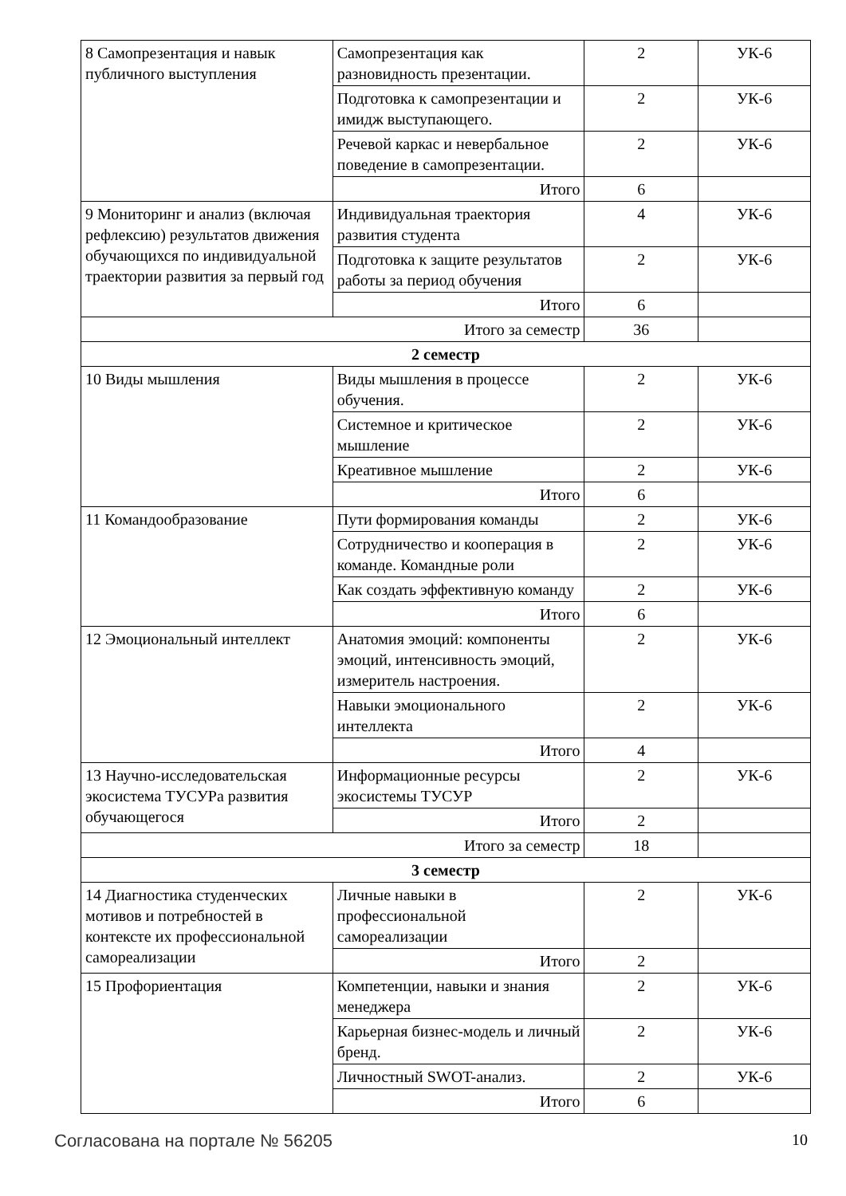| 8 Самопрезентация и навык публичного выступления | Самопрезентация как разновидность презентации. | 2 | УК-6 |
| | Подготовка к самопрезентации и имидж выступающего. | 2 | УК-6 |
| | Речевой каркас и невербальное поведение в самопрезентации. | 2 | УК-6 |
| | Итого | 6 | |
| 9 Мониторинг и анализ (включая рефлексию) результатов движения обучающихся по индивидуальной траектории развития за первый год | Индивидуальная траектория развития студента | 4 | УК-6 |
| | Подготовка к защите результатов работы за период обучения | 2 | УК-6 |
| | Итого | 6 | |
| Итого за семестр | | 36 | |
| 2 семестр | | | |
| 10 Виды мышления | Виды мышления в процессе обучения. | 2 | УК-6 |
| | Системное и критическое мышление | 2 | УК-6 |
| | Креативное мышление | 2 | УК-6 |
| | Итого | 6 | |
| 11 Командообразование | Пути формирования команды | 2 | УК-6 |
| | Сотрудничество и кооперация в команде. Командные роли | 2 | УК-6 |
| | Как создать эффективную команду | 2 | УК-6 |
| | Итого | 6 | |
| 12 Эмоциональный интеллект | Анатомия эмоций: компоненты эмоций, интенсивность эмоций, измеритель настроения. | 2 | УК-6 |
| | Навыки эмоционального интеллекта | 2 | УК-6 |
| | Итого | 4 | |
| 13 Научно-исследовательская экосистема ТУСУРа развития обучающегося | Информационные ресурсы экосистемы ТУСУР | 2 | УК-6 |
| | Итого | 2 | |
| Итого за семестр | | 18 | |
| 3 семестр | | | |
| 14 Диагностика студенческих мотивов и потребностей в контексте их профессиональной самореализации | Личные навыки в профессиональной самореализации | 2 | УК-6 |
| | Итого | 2 | |
| 15 Профориентация | Компетенции, навыки и знания менеджера | 2 | УК-6 |
| | Карьерная бизнес-модель и личный бренд. | 2 | УК-6 |
| | Личностный SWOT-анализ. | 2 | УК-6 |
| | Итого | 6 | |
Согласована на портале № 56205 10